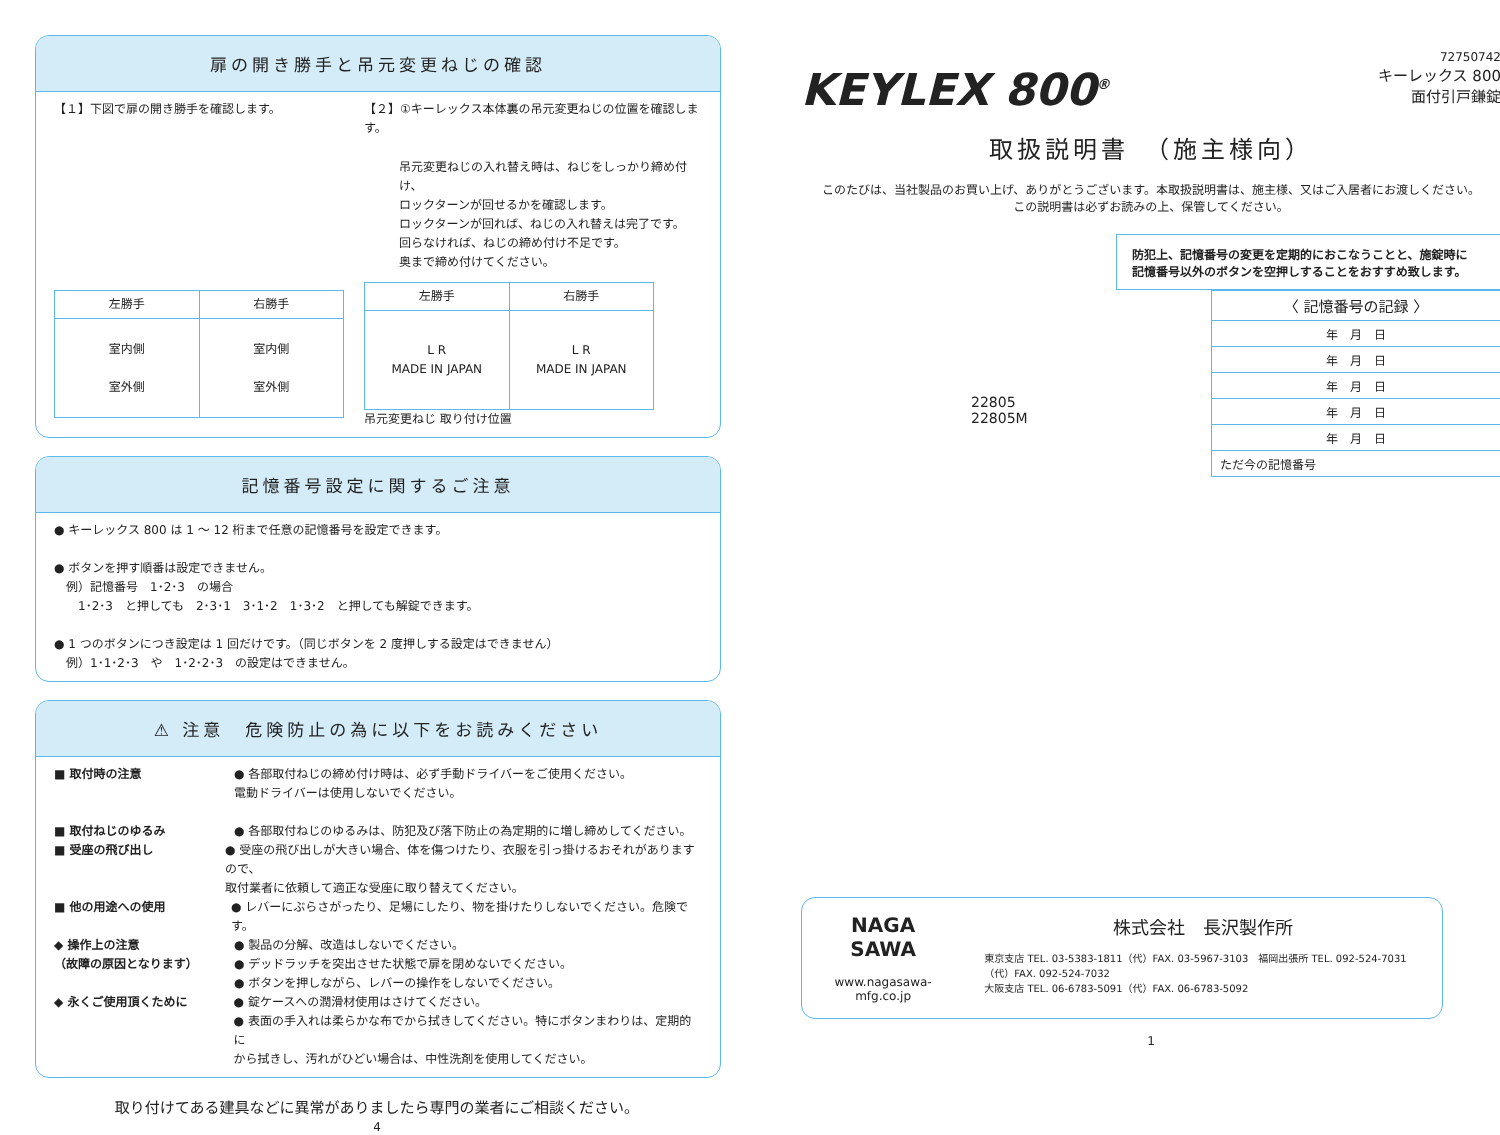扉の開き勝手と吊元変更ねじの確認
【１】下図で扉の開き勝手を確認します。
| 左勝手 | 右勝手 |
| --- | --- |
| 室内側 室外側 | 室内側 室外側 |
【２】①キーレックス本体裏の吊元変更ねじの位置を確認します。
吊元変更ねじの入れ替え時は、ねじをしっかり締め付け、
ロックターンが回せるかを確認します。
ロックターンが回れば、ねじの入れ替えは完了です。
回らなければ、ねじの締め付け不足です。
奥まで締め付けてください。
| 左勝手 | 右勝手 |
| --- | --- |
| L R MADE IN JAPAN | L R MADE IN JAPAN |
吊元変更ねじ 取り付け位置
記憶番号設定に関するご注意
● キーレックス 800 は 1 ～ 12 桁まで任意の記憶番号を設定できます。
● ボタンを押す順番は設定できません。
　例）記憶番号　1･2･3　の場合
　　1･2･3　と押しても　2･3･1　3･1･2　1･3･2　と押しても解錠できます。
● 1 つのボタンにつき設定は 1 回だけです。（同じボタンを 2 度押しする設定はできません）
　例）1･1･2･3　や　1･2･2･3　の設定はできません。
⚠ 注意　危険防止の為に以下をお読みください
■ 取付時の注意 ● 各部取付ねじの締め付け時は、必ず手動ドライバーをご使用ください。
電動ドライバーは使用しないでください。
■ 取付ねじのゆるみ ● 各部取付ねじのゆるみは、防犯及び落下防止の為定期的に増し締めしてください。
■ 受座の飛び出し ● 受座の飛び出しが大きい場合、体を傷つけたり、衣服を引っ掛けるおそれがありますので、
取付業者に依頼して適正な受座に取り替えてください。
■ 他の用途への使用 ● レバーにぶらさがったり、足場にしたり、物を掛けたりしないでください。危険です。
◆ 操作上の注意
（故障の原因となります）
● 製品の分解、改造はしないでください。
● デッドラッチを突出させた状態で扉を閉めないでください。
● ボタンを押しながら、レバーの操作をしないでください。
◆ 永くご使用頂くために ● 錠ケースへの潤滑材使用はさけてください。
● 表面の手入れは柔らかな布でから拭きしてください。特にボタンまわりは、定期的に
から拭きし、汚れがひどい場合は、中性洗剤を使用してください。
取り付けてある建具などに異常がありましたら専門の業者にご相談ください。
4
72750742
KEYLEX 800<sup>®</sup> キーレックス 800
面付引戸鎌錠
取扱説明書　（施主様向）
このたびは、当社製品のお買い上げ、ありがとうございます。本取扱説明書は、施主様、又はご入居者にお渡しください。
この説明書は必ずお読みの上、保管してください。
22805
22805M
防犯上、記憶番号の変更を定期的におこなうことと、施錠時に
記憶番号以外のボタンを空押しすることをおすすめ致します。
| 〈 記憶番号の記録 〉 |
| --- |
| 年 月 日 |
| 年 月 日 |
| 年 月 日 |
| 年 月 日 |
| 年 月 日 |
| ただ今の記憶番号 |
NAGA
SAWA
www.nagasawa-mfg.co.jp
株式会社　長沢製作所
東京支店 TEL. 03-5383-1811（代）FAX. 03-5967-3103　福岡出張所 TEL. 092-524-7031（代）FAX. 092-524-7032
大阪支店 TEL. 06-6783-5091（代）FAX. 06-6783-5092
1